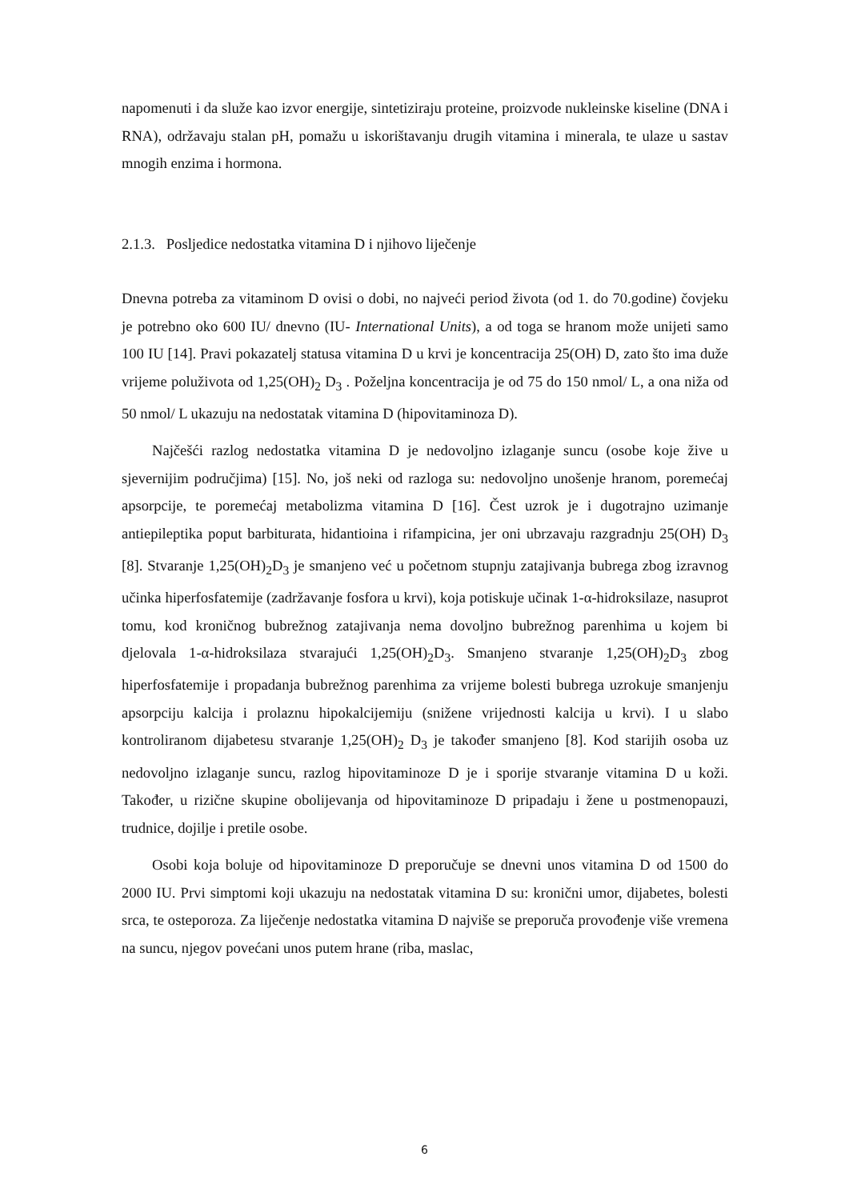napomenuti i da služe kao izvor energije, sintetiziraju proteine, proizvode nukleinske kiseline (DNA i RNA), održavaju stalan pH, pomažu u iskorištavanju drugih vitamina i minerala, te ulaze u sastav mnogih enzima i hormona.
2.1.3. Posljedice nedostatka vitamina D i njihovo liječenje
Dnevna potreba za vitaminom D ovisi o dobi, no najveći period života (od 1. do 70.godine) čovjeku je potrebno oko 600 IU/ dnevno (IU- International Units), a od toga se hranom može unijeti samo 100 IU [14]. Pravi pokazatelj statusa vitamina D u krvi je koncentracija 25(OH) D, zato što ima duže vrijeme poluživota od 1,25(OH)<sub>2</sub> D<sub>3</sub> . Poželjna koncentracija je od 75 do 150 nmol/ L, a ona niža od 50 nmol/ L ukazuju na nedostatak vitamina D (hipovitaminoza D).
Najčešći razlog nedostatka vitamina D je nedovoljno izlaganje suncu (osobe koje žive u sjevernijim područjima) [15]. No, još neki od razloga su: nedovoljno unošenje hranom, poremećaj apsorpcije, te poremećaj metabolizma vitamina D [16]. Čest uzrok je i dugotrajno uzimanje antiepileptika poput barbiturata, hidantioina i rifampicina, jer oni ubrzavaju razgradnju 25(OH) D<sub>3</sub> [8]. Stvaranje 1,25(OH)<sub>2</sub>D<sub>3</sub> je smanjeno već u početnom stupnju zatajivanja bubrega zbog izravnog učinka hiperfosfatemije (zadržavanje fosfora u krvi), koja potiskuje učinak 1-α-hidroksilaze, nasuprot tomu, kod kroničnog bubrežnog zatajivanja nema dovoljno bubrežnog parenhima u kojem bi djelovala 1-α-hidroksilaza stvarajući 1,25(OH)<sub>2</sub>D<sub>3</sub>. Smanjeno stvaranje 1,25(OH)<sub>2</sub>D<sub>3</sub> zbog hiperfosfatemije i propadanja bubrežnog parenhima za vrijeme bolesti bubrega uzrokuje smanjenju apsorpciju kalcija i prolaznu hipokalcijemiju (snižene vrijednosti kalcija u krvi). I u slabo kontroliranom dijabetesu stvaranje 1,25(OH)<sub>2</sub> D<sub>3</sub> je također smanjeno [8]. Kod starijih osoba uz nedovoljno izlaganje suncu, razlog hipovitaminoze D je i sporije stvaranje vitamina D u koži. Također, u rizične skupine obolijevanja od hipovitaminoze D pripadaju i žene u postmenopauzi, trudnice, dojilje i pretile osobe.
Osobi koja boluje od hipovitaminoze D preporučuje se dnevni unos vitamina D od 1500 do 2000 IU. Prvi simptomi koji ukazuju na nedostatak vitamina D su: kronični umor, dijabetes, bolesti srca, te osteporoza. Za liječenje nedostatka vitamina D najviše se preporuča provođenje više vremena na suncu, njegov povećani unos putem hrane (riba, maslac,
6